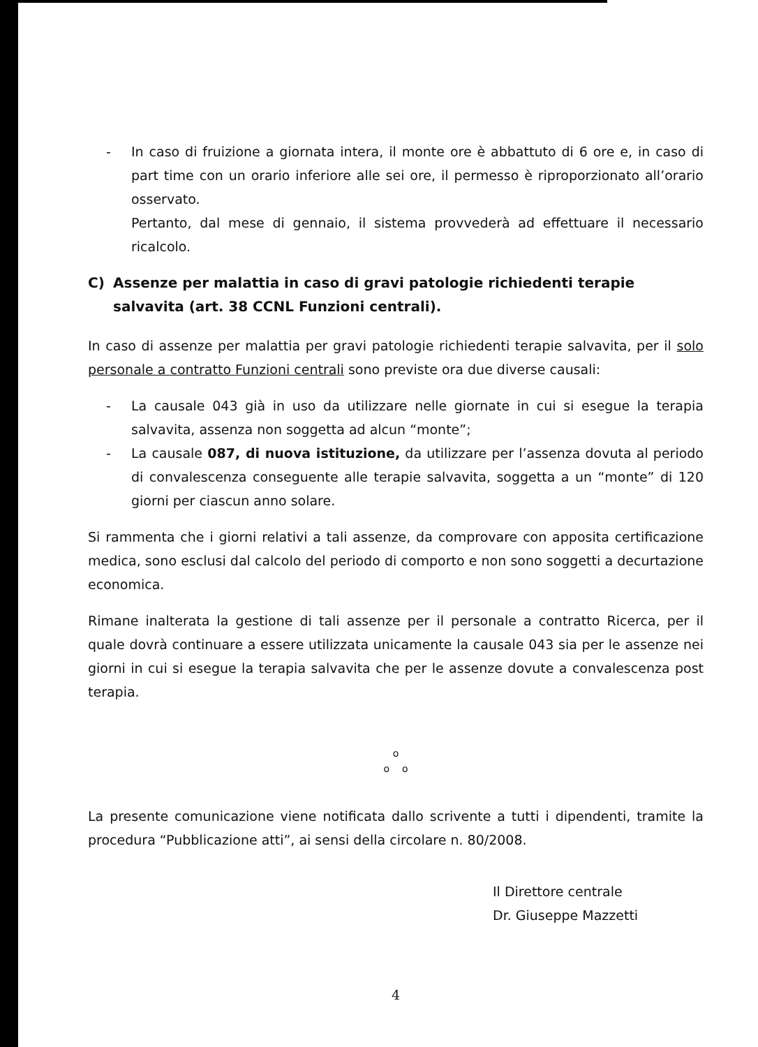- In caso di fruizione a giornata intera, il monte ore è abbattuto di 6 ore e, in caso di part time con un orario inferiore alle sei ore, il permesso è riproporzionato all’orario osservato.
Pertanto, dal mese di gennaio, il sistema provvederà ad effettuare il necessario ricalcolo.
C) Assenze per malattia in caso di gravi patologie richiedenti terapie salvavita (art. 38 CCNL Funzioni centrali).
In caso di assenze per malattia per gravi patologie richiedenti terapie salvavita, per il solo personale a contratto Funzioni centrali sono previste ora due diverse causali:
- La causale 043 già in uso da utilizzare nelle giornate in cui si esegue la terapia salvavita, assenza non soggetta ad alcun “monte”;
- La causale 087, di nuova istituzione, da utilizzare per l’assenza dovuta al periodo di convalescenza conseguente alle terapie salvavita, soggetta a un “monte” di 120 giorni per ciascun anno solare.
Si rammenta che i giorni relativi a tali assenze, da comprovare con apposita certificazione medica, sono esclusi dal calcolo del periodo di comporto e non sono soggetti a decurtazione economica.
Rimane inalterata la gestione di tali assenze per il personale a contratto Ricerca, per il quale dovrà continuare a essere utilizzata unicamente la causale 043 sia per le assenze nei giorni in cui si esegue la terapia salvavita che per le assenze dovute a convalescenza post terapia.
o
o o
La presente comunicazione viene notificata dallo scrivente a tutti i dipendenti, tramite la procedura “Pubblicazione atti”, ai sensi della circolare n. 80/2008.
Il Direttore centrale
Dr. Giuseppe Mazzetti
4